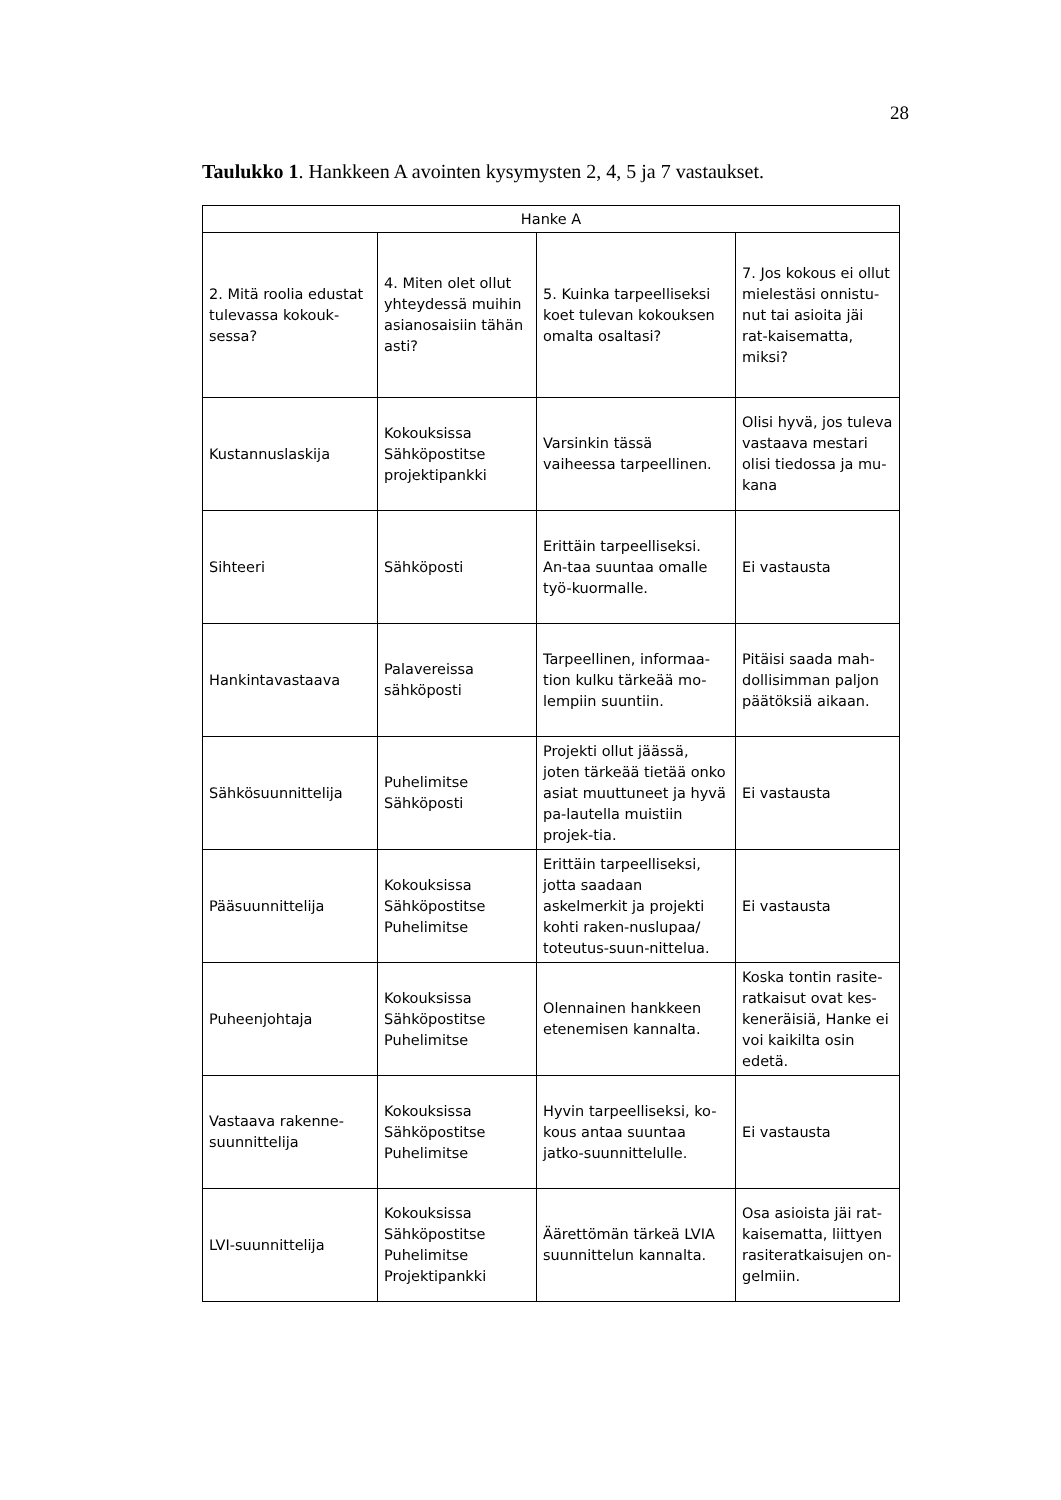28
Taulukko 1. Hankkeen A avointen kysymysten 2, 4, 5 ja 7 vastaukset.
| Hanke A | | | |
| --- | --- | --- | --- |
| 2. Mitä roolia edustat tulevassa kokouk-sessa? | 4. Miten olet ollut yhteydessä muihin asianosaisiin tähän asti? | 5. Kuinka tarpeelliseksi koet tulevan kokouksen omalta osaltasi? | 7. Jos kokous ei ollut mielestäsi onnistu-nut tai asioita jäi rat-kaisematta, miksi? |
| Kustannuslaskija | Kokouksissa Sähköpostitse projektipankki | Varsinkin tässä vaiheessa tarpeellinen. | Olisi hyvä, jos tuleva vastaava mestari olisi tiedossa ja mu-kana |
| Sihteeri | Sähköposti | Erittäin tarpeelliseksi. An-taa suuntaa omalle työ-kuormalle. | Ei vastausta |
| Hankintavastaava | Palavereissa sähköposti | Tarpeellinen, informaa-tion kulku tärkeää mo-lempiin suuntiin. | Pitäisi saada mah-dollisimman paljon päätöksiä aikaan. |
| Sähkösuunnittelija | Puhelimitse Sähköposti | Projekti ollut jäässä, joten tärkeää tietää onko asiat muuttuneet ja hyvä pa-lautella muistiin projek-tia. | Ei vastausta |
| Pääsuunnittelija | Kokouksissa Sähköpostitse Puhelimitse | Erittäin tarpeelliseksi, jotta saadaan askelmerkit ja projekti kohti raken-nuslupaa/ toteutus-suun-nittelua. | Ei vastausta |
| Puheenjohtaja | Kokouksissa Sähköpostitse Puhelimitse | Olennainen hankkeen etenemisen kannalta. | Koska tontin rasite-ratkaisut ovat kes-keneräisiä, Hanke ei voi kaikilta osin edetä. |
| Vastaava rakenne-suunnittelija | Kokouksissa Sähköpostitse Puhelimitse | Hyvin tarpeelliseksi, ko-kous antaa suuntaa jatko-suunnittelulle. | Ei vastausta |
| LVI-suunnittelija | Kokouksissa Sähköpostitse Puhelimitse Projektipankki | Äärettömän tärkeä LVIA suunnittelun kannalta. | Osa asioista jäi rat-kaisematta, liittyen rasiteratkaisujen on-gelmiin. |